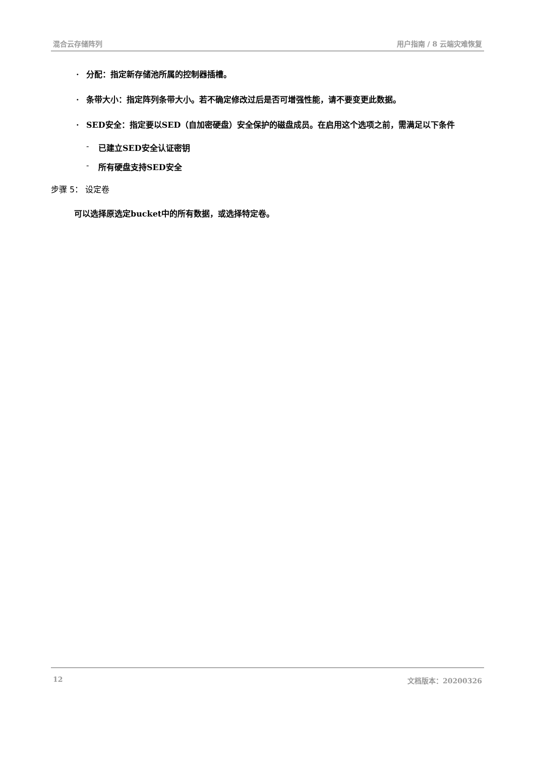混合云存储阵列 用户指南 / 8 云端灾难恢复
· 分配：指定新存储池所属的控制器插槽。
· 条带大小：指定阵列条带大小。若不确定修改过后是否可增强性能，请不要变更此数据。
· SED安全：指定要以SED（自加密硬盘）安全保护的磁盘成员。在启用这个选项之前，需满足以下条件
- 已建立SED安全认证密钥
- 所有硬盘支持SED安全
步骤 5： 设定卷
可以选择原选定bucket中的所有数据，或选择特定卷。
12 文档版本：20200326